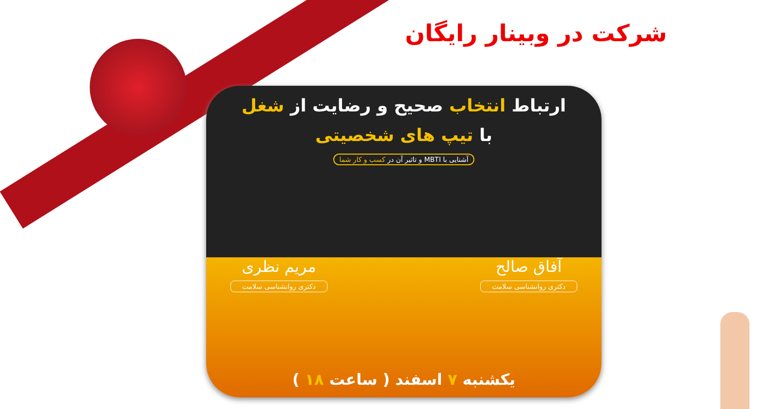شرکت در وبینار رایگان
ارتباط انتخاب صحیح و رضایت از شغل
با تیپ های شخصیتی
آشنایی با MBTI و تاثیر آن در کسب و کار شما
آفاق صالح
دکتری روانشناسی سلامت
مریم نظری
دکتری روانشناسی سلامت
یکشنبه ۷ اسفند ( ساعت ۱۸ )